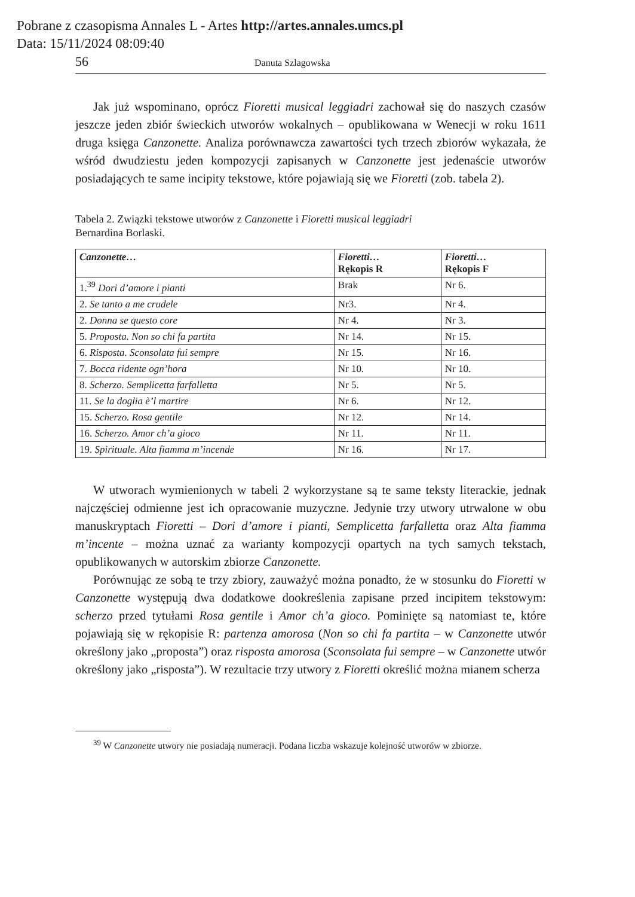Pobrane z czasopisma Annales L - Artes http://artes.annales.umcs.pl
Data: 15/11/2024 08:09:40
56 Danuta Szlagowska
Jak już wspominano, oprócz Fioretti musical leggiadri zachował się do naszych czasów jeszcze jeden zbiór świeckich utworów wokalnych – opublikowana w Wenecji w roku 1611 druga księga Canzonette. Analiza porównawcza zawartości tych trzech zbiorów wykazała, że wśród dwudziestu jeden kompozycji zapisanych w Canzonette jest jedenaście utworów posiadających te same incipity tekstowe, które pojawiają się we Fioretti (zob. tabela 2).
Tabela 2. Związki tekstowe utworów z Canzonette i Fioretti musical leggiadri
Bernardina Borlaski.
| Canzonette… | Fioretti… Rękopis R | Fioretti… Rękopis F |
| --- | --- | --- |
| 1.<sup>39</sup> Dori d’amore i pianti | Brak | Nr 6. |
| 2. Se tanto a me crudele | Nr3. | Nr 4. |
| 2. Donna se questo core | Nr 4. | Nr 3. |
| 5. Proposta. Non so chi fa partita | Nr 14. | Nr 15. |
| 6. Risposta. Sconsolata fui sempre | Nr 15. | Nr 16. |
| 7. Bocca ridente ogn’hora | Nr 10. | Nr 10. |
| 8. Scherzo. Semplicetta farfalletta | Nr 5. | Nr 5. |
| 11. Se la doglia è’l martire | Nr 6. | Nr 12. |
| 15. Scherzo. Rosa gentile | Nr 12. | Nr 14. |
| 16. Scherzo. Amor ch’a gioco | Nr 11. | Nr 11. |
| 19. Spirituale. Alta fiamma m’incende | Nr 16. | Nr 17. |
W utworach wymienionych w tabeli 2 wykorzystane są te same teksty literackie, jednak najczęściej odmienne jest ich opracowanie muzyczne. Jedynie trzy utwory utrwalone w obu manuskryptach Fioretti – Dori d’amore i pianti, Semplicetta farfalletta oraz Alta fiamma m’incente – można uznać za warianty kompozycji opartych na tych samych tekstach, opublikowanych w autorskim zbiorze Canzonette.
Porównując ze sobą te trzy zbiory, zauważyć można ponadto, że w stosunku do Fioretti w Canzonette występują dwa dodatkowe dookreślenia zapisane przed incipitem tekstowym: scherzo przed tytułami Rosa gentile i Amor ch’a gioco. Pominięte są natomiast te, które pojawiają się w rękopisie R: partenza amorosa (Non so chi fa partita – w Canzonette utwór określony jako „proposta”) oraz risposta amorosa (Sconsolata fui sempre – w Canzonette utwór określony jako „risposta”). W rezultacie trzy utwory z Fioretti określić można mianem scherza
<sup>39</sup> W Canzonette utwory nie posiadają numeracji. Podana liczba wskazuje kolejność utworów w zbiorze.